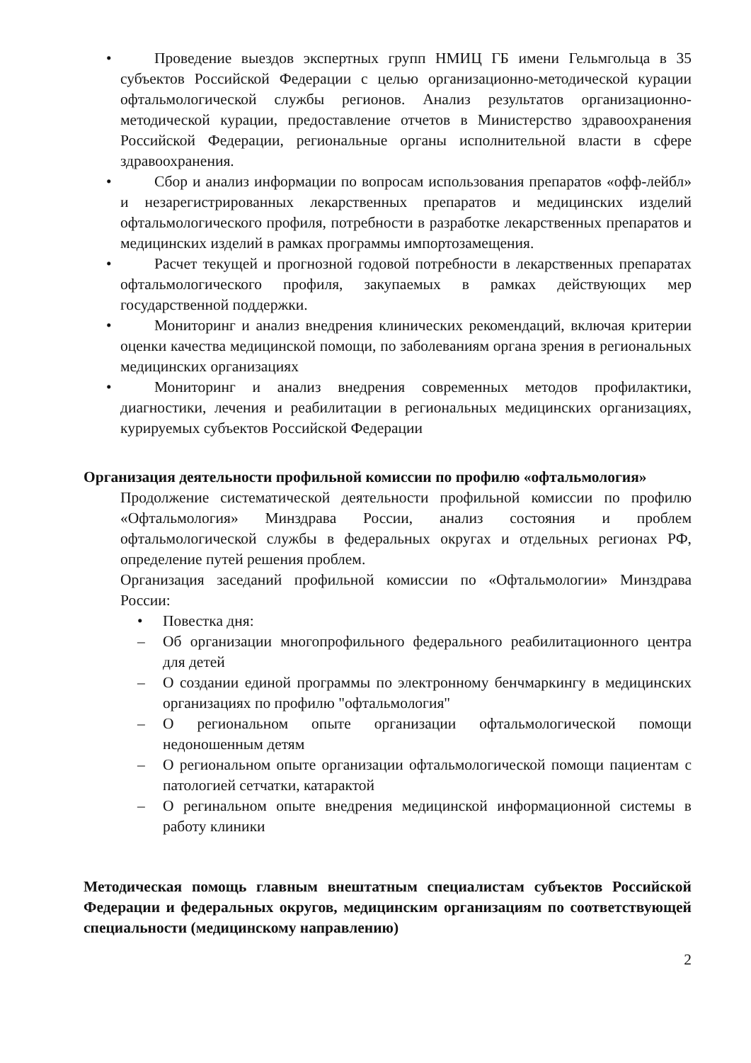• Проведение выездов экспертных групп НМИЦ ГБ имени Гельмгольца в 35 субъектов Российской Федерации с целью организационно-методической курации офтальмологической службы регионов. Анализ результатов организационно-методической курации, предоставление отчетов в Министерство здравоохранения Российской Федерации, региональные органы исполнительной власти в сфере здравоохранения.
• Сбор и анализ информации по вопросам использования препаратов «офф-лейбл» и незарегистрированных лекарственных препаратов и медицинских изделий офтальмологического профиля, потребности в разработке лекарственных препаратов и медицинских изделий в рамках программы импортозамещения.
• Расчет текущей и прогнозной годовой потребности в лекарственных препаратах офтальмологического профиля, закупаемых в рамках действующих мер государственной поддержки.
• Мониторинг и анализ внедрения клинических рекомендаций, включая критерии оценки качества медицинской помощи, по заболеваниям органа зрения в региональных медицинских организациях
• Мониторинг и анализ внедрения современных методов профилактики, диагностики, лечения и реабилитации в региональных медицинских организациях, курируемых субъектов Российской Федерации
Организация деятельности профильной комиссии по профилю «офтальмология»
Продолжение систематической деятельности профильной комиссии по профилю «Офтальмология» Минздрава России, анализ состояния и проблем офтальмологической службы в федеральных округах и отдельных регионах РФ, определение путей решения проблем.
Организация заседаний профильной комиссии по «Офтальмологии» Минздрава России:
• Повестка дня:
– Об организации многопрофильного федерального реабилитационного центра для детей
– О создании единой программы по электронному бенчмаркингу в медицинских организациях по профилю "офтальмология"
– О региональном опыте организации офтальмологической помощи недоношенным детям
– О региональном опыте организации офтальмологической помощи пациентам с патологией сетчатки, катарактой
– О региналь­ном опыте внедрения медицинской информационной системы в работу клиники
Методическая помощь главным внештатным специалистам субъектов Российской Федерации и федеральных округов, медицинским организациям по соответствующей специальности (медицинскому направлению)
2